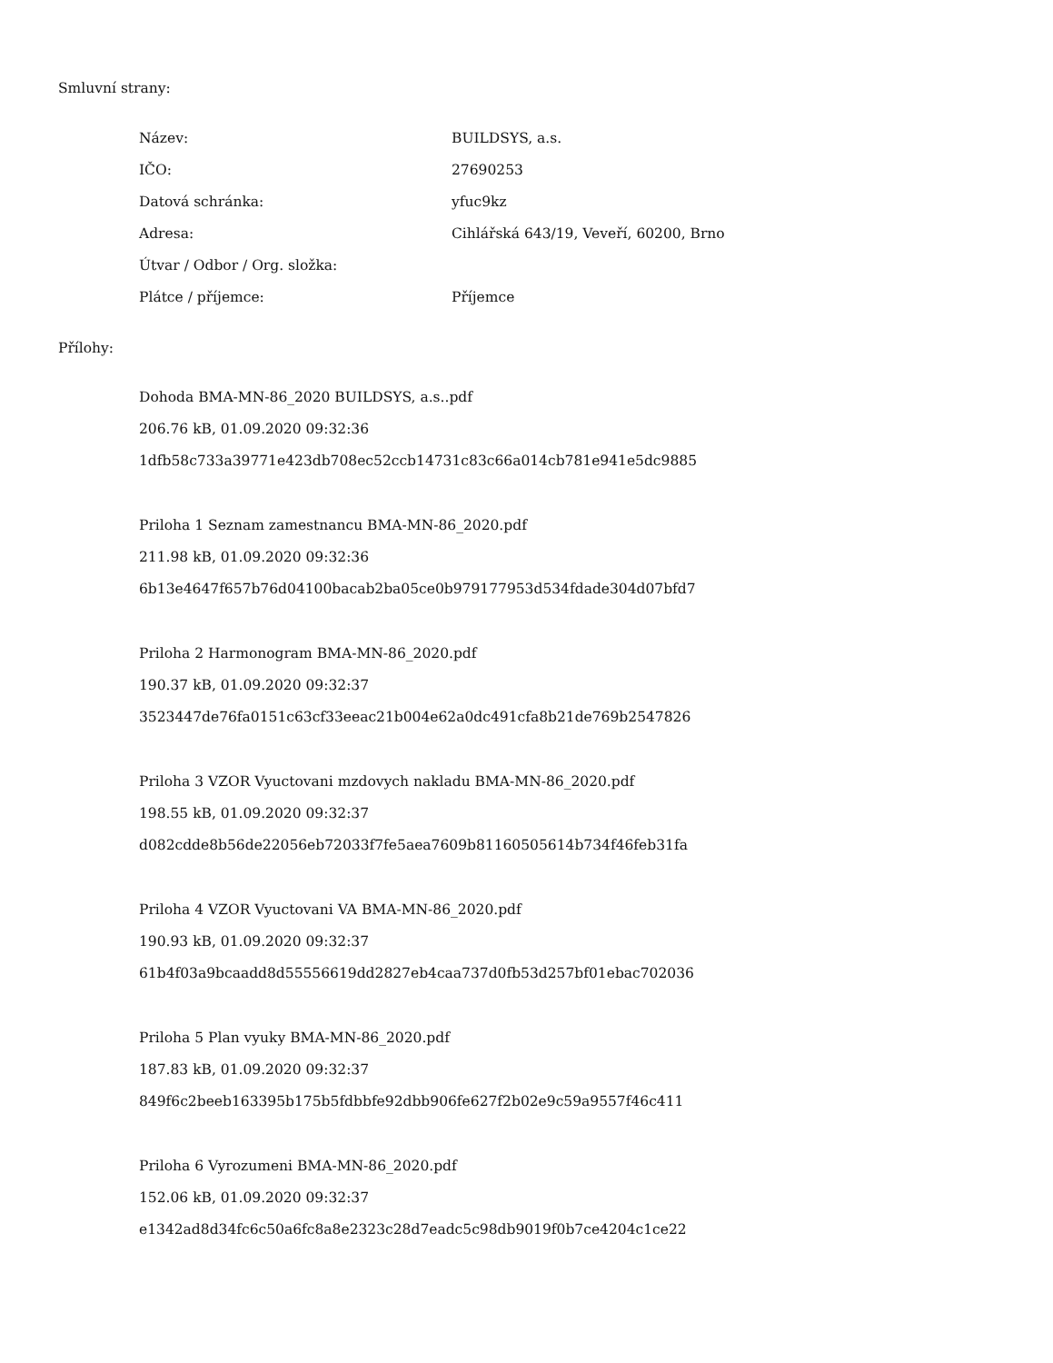Smluvní strany:
| Název: | BUILDSYS, a.s. |
| IČO: | 27690253 |
| Datová schránka: | yfuc9kz |
| Adresa: | Cihlářská 643/19, Veveří, 60200, Brno |
| Útvar / Odbor / Org. složka: | |
| Plátce / příjemce: | Příjemce |
Přílohy:
Dohoda BMA-MN-86_2020 BUILDSYS, a.s..pdf
206.76 kB, 01.09.2020 09:32:36
1dfb58c733a39771e423db708ec52ccb14731c83c66a014cb781e941e5dc9885
Priloha 1 Seznam zamestnancu BMA-MN-86_2020.pdf
211.98 kB, 01.09.2020 09:32:36
6b13e4647f657b76d04100bacab2ba05ce0b979177953d534fdade304d07bfd7
Priloha 2 Harmonogram BMA-MN-86_2020.pdf
190.37 kB, 01.09.2020 09:32:37
3523447de76fa0151c63cf33eeac21b004e62a0dc491cfa8b21de769b2547826
Priloha 3 VZOR Vyuctovani mzdovych nakladu BMA-MN-86_2020.pdf
198.55 kB, 01.09.2020 09:32:37
d082cdde8b56de22056eb72033f7fe5aea7609b81160505614b734f46feb31fa
Priloha 4 VZOR Vyuctovani VA BMA-MN-86_2020.pdf
190.93 kB, 01.09.2020 09:32:37
61b4f03a9bcaadd8d55556619dd2827eb4caa737d0fb53d257bf01ebac702036
Priloha 5 Plan vyuky BMA-MN-86_2020.pdf
187.83 kB, 01.09.2020 09:32:37
849f6c2beeb163395b175b5fdbbfe92dbb906fe627f2b02e9c59a9557f46c411
Priloha 6 Vyrozumeni BMA-MN-86_2020.pdf
152.06 kB, 01.09.2020 09:32:37
e1342ad8d34fc6c50a6fc8a8e2323c28d7eadc5c98db9019f0b7ce4204c1ce22